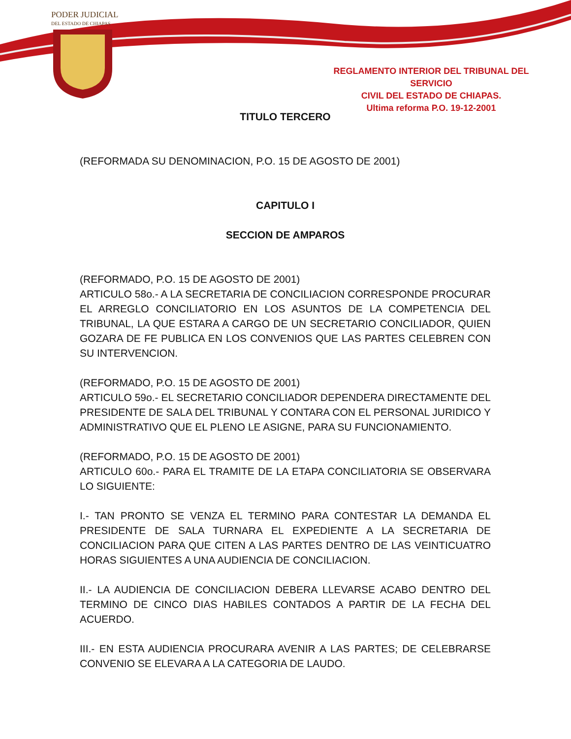PODER JUDICIAL
DEL ESTADO DE CHIAPAS
REGLAMENTO INTERIOR DEL TRIBUNAL DEL SERVICIO
CIVIL DEL ESTADO DE CHIAPAS.
Ultima reforma P.O. 19-12-2001
TITULO TERCERO
(REFORMADA SU DENOMINACION, P.O. 15 DE AGOSTO DE 2001)
CAPITULO I
SECCION DE AMPAROS
(REFORMADO, P.O. 15 DE AGOSTO DE 2001)
ARTICULO 58o.- A LA SECRETARIA DE CONCILIACION CORRESPONDE PROCURAR EL ARREGLO CONCILIATORIO EN LOS ASUNTOS DE LA COMPETENCIA DEL TRIBUNAL, LA QUE ESTARA A CARGO DE UN SECRETARIO CONCILIADOR, QUIEN GOZARA DE FE PUBLICA EN LOS CONVENIOS QUE LAS PARTES CELEBREN CON SU INTERVENCION.
(REFORMADO, P.O. 15 DE AGOSTO DE 2001)
ARTICULO 59o.- EL SECRETARIO CONCILIADOR DEPENDERA DIRECTAMENTE DEL PRESIDENTE DE SALA DEL TRIBUNAL Y CONTARA CON EL PERSONAL JURIDICO Y ADMINISTRATIVO QUE EL PLENO LE ASIGNE, PARA SU FUNCIONAMIENTO.
(REFORMADO, P.O. 15 DE AGOSTO DE 2001)
ARTICULO 60o.- PARA EL TRAMITE DE LA ETAPA CONCILIATORIA SE OBSERVARA LO SIGUIENTE:
I.- TAN PRONTO SE VENZA EL TERMINO PARA CONTESTAR LA DEMANDA EL PRESIDENTE DE SALA TURNARA EL EXPEDIENTE A LA SECRETARIA DE CONCILIACION PARA QUE CITEN A LAS PARTES DENTRO DE LAS VEINTICUATRO HORAS SIGUIENTES A UNA AUDIENCIA DE CONCILIACION.
II.- LA AUDIENCIA DE CONCILIACION DEBERA LLEVARSE ACABO DENTRO DEL TERMINO DE CINCO DIAS HABILES CONTADOS A PARTIR DE LA FECHA DEL ACUERDO.
III.- EN ESTA AUDIENCIA PROCURARA AVENIR A LAS PARTES; DE CELEBRARSE CONVENIO SE ELEVARA A LA CATEGORIA DE LAUDO.